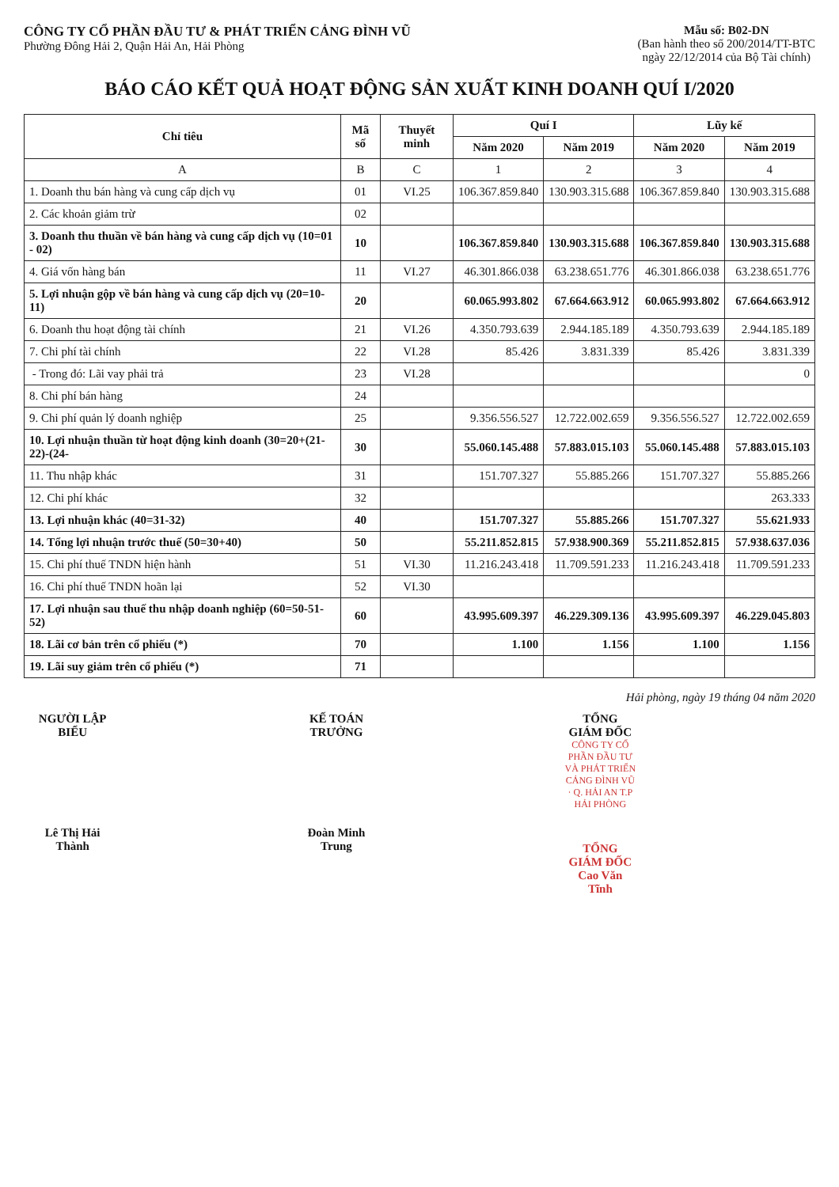CÔNG TY CỔ PHẦN ĐẦU TƯ & PHÁT TRIỂN CẢNG ĐÌNH VŨ
Phường Đông Hải 2, Quận Hải An, Hải Phòng
Mẫu số: B02-DN
(Ban hành theo số 200/2014/TT-BTC
ngày 22/12/2014 của Bộ Tài chính)
BÁO CÁO KẾT QUẢ HOẠT ĐỘNG SẢN XUẤT KINH DOANH QUÍ I/2020
| Chỉ tiêu | Mã số | Thuyết minh | Quí I | | Lũy kế | |
| --- | --- | --- | --- | --- | --- | --- |
| | | | Năm 2020 | Năm 2019 | Năm 2020 | Năm 2019 |
| A | B | C | 1 | 2 | 3 | 4 |
| 1. Doanh thu bán hàng và cung cấp dịch vụ | 01 | VI.25 | 106.367.859.840 | 130.903.315.688 | 106.367.859.840 | 130.903.315.688 |
| 2. Các khoản giảm trừ | 02 | | | | | |
| 3. Doanh thu thuần về bán hàng và cung cấp dịch vụ (10=01 - 02) | 10 | | 106.367.859.840 | 130.903.315.688 | 106.367.859.840 | 130.903.315.688 |
| 4. Giá vốn hàng bán | 11 | VI.27 | 46.301.866.038 | 63.238.651.776 | 46.301.866.038 | 63.238.651.776 |
| 5. Lợi nhuận gộp về bán hàng và cung cấp dịch vụ (20=10-11) | 20 | | 60.065.993.802 | 67.664.663.912 | 60.065.993.802 | 67.664.663.912 |
| 6. Doanh thu hoạt động tài chính | 21 | VI.26 | 4.350.793.639 | 2.944.185.189 | 4.350.793.639 | 2.944.185.189 |
| 7. Chi phí tài chính | 22 | VI.28 | 85.426 | 3.831.339 | 85.426 | 3.831.339 |
| - Trong đó: Lãi vay phải trả | 23 | VI.28 | | | | 0 |
| 8. Chi phí bán hàng | 24 | | | | | |
| 9. Chi phí quản lý doanh nghiệp | 25 | | 9.356.556.527 | 12.722.002.659 | 9.356.556.527 | 12.722.002.659 |
| 10. Lợi nhuận thuần từ hoạt động kinh doanh (30=20+(21-22)-(24- | 30 | | 55.060.145.488 | 57.883.015.103 | 55.060.145.488 | 57.883.015.103 |
| 11. Thu nhập khác | 31 | | 151.707.327 | 55.885.266 | 151.707.327 | 55.885.266 |
| 12. Chi phí khác | 32 | | | | | 263.333 |
| 13. Lợi nhuận khác (40=31-32) | 40 | | 151.707.327 | 55.885.266 | 151.707.327 | 55.621.933 |
| 14. Tổng lợi nhuận trước thuế (50=30+40) | 50 | | 55.211.852.815 | 57.938.900.369 | 55.211.852.815 | 57.938.637.036 |
| 15. Chi phí thuế TNDN hiện hành | 51 | VI.30 | 11.216.243.418 | 11.709.591.233 | 11.216.243.418 | 11.709.591.233 |
| 16. Chi phí thuế TNDN hoãn lại | 52 | VI.30 | | | | |
| 17. Lợi nhuận sau thuế thu nhập doanh nghiệp (60=50-51-52) | 60 | | 43.995.609.397 | 46.229.309.136 | 43.995.609.397 | 46.229.045.803 |
| 18. Lãi cơ bản trên cổ phiếu (*) | 70 | | 1.100 | 1.156 | 1.100 | 1.156 |
| 19. Lãi suy giảm trên cổ phiếu (*) | 71 | | | | | |
Hải phòng, ngày 19 tháng 04 năm 2020
NGƯỜI LẬP BIỂU
Lê Thị Hải Thành
KẾ TOÁN TRƯỞNG
Đoàn Minh Trung
TỔNG GIÁM ĐỐC
CÔNG TY CỔ PHẦN ĐẦU TƯ VÀ PHÁT TRIỂN CẢNG ĐÌNH VŨ · Q. HẢI AN T.P HẢI PHÒNG
TỔNG GIÁM ĐỐC
Cao Văn Tĩnh